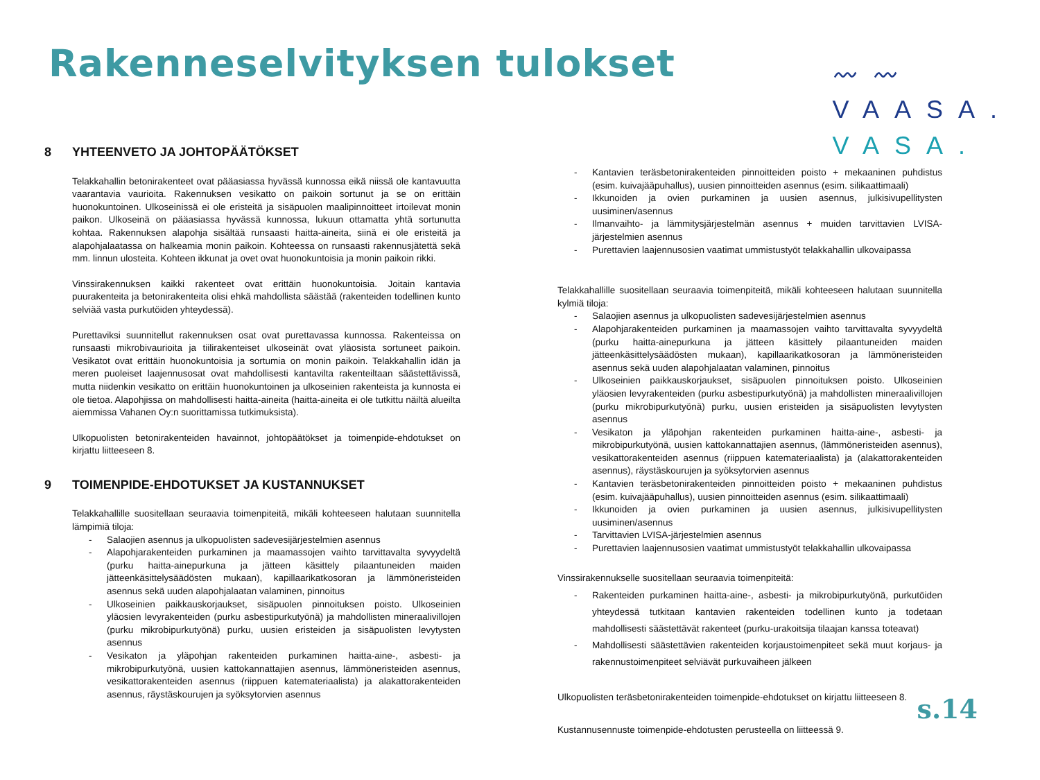Rakenneselvityksen tulokset
〰〰
VAASA.
VASA.
8 YHTEENVETO JA JOHTOPÄÄTÖKSET
Telakkahallin betonirakenteet ovat pääasiassa hyvässä kunnossa eikä niissä ole kantavuutta vaarantavia vaurioita. Rakennuksen vesikatto on paikoin sortunut ja se on erittäin huonokuntoinen. Ulkoseinissä ei ole eristeitä ja sisäpuolen maalipinnoitteet irtoilevat monin paikon. Ulkoseinä on pääasiassa hyvässä kunnossa, lukuun ottamatta yhtä sortunutta kohtaa. Rakennuksen alapohja sisältää runsaasti haitta-aineita, siinä ei ole eristeitä ja alapohjalaatassa on halkeamia monin paikoin. Kohteessa on runsaasti rakennusjätettä sekä mm. linnun ulosteita. Kohteen ikkunat ja ovet ovat huonokuntoisia ja monin paikoin rikki.
Vinssirakennuksen kaikki rakenteet ovat erittäin huonokuntoisia. Joitain kantavia puurakenteita ja betonirakenteita olisi ehkä mahdollista säästää (rakenteiden todellinen kunto selviää vasta purkutöiden yhteydessä).
Purettaviksi suunnitellut rakennuksen osat ovat purettavassa kunnossa. Rakenteissa on runsaasti mikrobivaurioita ja tiilirakenteiset ulkoseinät ovat yläosista sortuneet paikoin. Vesikatot ovat erittäin huonokuntoisia ja sortumia on monin paikoin. Telakkahallin idän ja meren puoleiset laajennusosat ovat mahdollisesti kantavilta rakenteiltaan säästettävissä, mutta niidenkin vesikatto on erittäin huonokuntoinen ja ulkoseinien rakenteista ja kunnosta ei ole tietoa. Alapohjissa on mahdollisesti haitta-aineita (haitta-aineita ei ole tutkittu näiltä alueilta aiemmissa Vahanen Oy:n suorittamissa tutkimuksista).
Ulkopuolisten betonirakenteiden havainnot, johtopäätökset ja toimenpide-ehdotukset on kirjattu liitteeseen 8.
9 TOIMENPIDE-EHDOTUKSET JA KUSTANNUKSET
Telakkahallille suositellaan seuraavia toimenpiteitä, mikäli kohteeseen halutaan suunnitella lämpimiä tiloja:
- Salaojien asennus ja ulkopuolisten sadevesijärjestelmien asennus
- Alapohjarakenteiden purkaminen ja maamassojen vaihto tarvittavalta syvyydeltä (purku haitta-ainepurkuna ja jätteen käsittely pilaantuneiden maiden jätteenkäsittelysäädösten mukaan), kapillaarikatkosoran ja lämmöneristeiden asennus sekä uuden alapohjalaatan valaminen, pinnoitus
- Ulkoseinien paikkauskorjaukset, sisäpuolen pinnoituksen poisto. Ulkoseinien yläosien levyrakenteiden (purku asbestipurkutyönä) ja mahdollisten mineraalivillojen (purku mikrobipurkutyönä) purku, uusien eristeiden ja sisäpuolisten levytysten asennus
- Vesikaton ja yläpohjan rakenteiden purkaminen haitta-aine-, asbesti- ja mikrobipurkutyönä, uusien kattokannattajien asennus, lämmöneristeiden asennus, vesikattorakenteiden asennus (riippuen katemateriaalista) ja alakattorakenteiden asennus, räystäskourujen ja syöksytorvien asennus
- Kantavien teräsbetonirakenteiden pinnoitteiden poisto + mekaaninen puhdistus (esim. kuivajääpuhallus), uusien pinnoitteiden asennus (esim. silikaattimaali)
- Ikkunoiden ja ovien purkaminen ja uusien asennus, julkisivupellitysten uusiminen/asennus
- Ilmanvaihto- ja lämmitysjärjestelmän asennus + muiden tarvittavien LVISA-järjestelmien asennus
- Purettavien laajennusosien vaatimat ummistustyöt telakkahallin ulkovaipassa
Telakkahallille suositellaan seuraavia toimenpiteitä, mikäli kohteeseen halutaan suunnitella kylmiä tiloja:
- Salaojien asennus ja ulkopuolisten sadevesijärjestelmien asennus
- Alapohjarakenteiden purkaminen ja maamassojen vaihto tarvittavalta syvyydeltä (purku haitta-ainepurkuna ja jätteen käsittely pilaantuneiden maiden jätteenkäsittelysäädösten mukaan), kapillaarikatkosoran ja lämmöneristeiden asennus sekä uuden alapohjalaatan valaminen, pinnoitus
- Ulkoseinien paikkauskorjaukset, sisäpuolen pinnoituksen poisto. Ulkoseinien yläosien levyrakenteiden (purku asbestipurkutyönä) ja mahdollisten mineraalivillojen (purku mikrobipurkutyönä) purku, uusien eristeiden ja sisäpuolisten levytysten asennus
- Vesikaton ja yläpohjan rakenteiden purkaminen haitta-aine-, asbesti- ja mikrobipurkutyönä, uusien kattokannattajien asennus, (lämmöneristeiden asennus), vesikattorakenteiden asennus (riippuen katemateriaalista) ja (alakattorakenteiden asennus), räystäskourujen ja syöksytorvien asennus
- Kantavien teräsbetonirakenteiden pinnoitteiden poisto + mekaaninen puhdistus (esim. kuivajääpuhallus), uusien pinnoitteiden asennus (esim. silikaattimaali)
- Ikkunoiden ja ovien purkaminen ja uusien asennus, julkisivupellitysten uusiminen/asennus
- Tarvittavien LVISA-järjestelmien asennus
- Purettavien laajennusosien vaatimat ummistustyöt telakkahallin ulkovaipassa
Vinssirakennukselle suositellaan seuraavia toimenpiteitä:
- Rakenteiden purkaminen haitta-aine-, asbesti- ja mikrobipurkutyönä, purkutöiden yhteydessä tutkitaan kantavien rakenteiden todellinen kunto ja todetaan mahdollisesti säästettävät rakenteet (purku-urakoitsija tilaajan kanssa toteavat)
- Mahdollisesti säästettävien rakenteiden korjaustoimenpiteet sekä muut korjaus- ja rakennustoimenpiteet selviävät purkuvaiheen jälkeen
Ulkopuolisten teräsbetonirakenteiden toimenpide-ehdotukset on kirjattu liitteeseen 8.
Kustannusennuste toimenpide-ehdotusten perusteella on liitteessä 9.
s.14